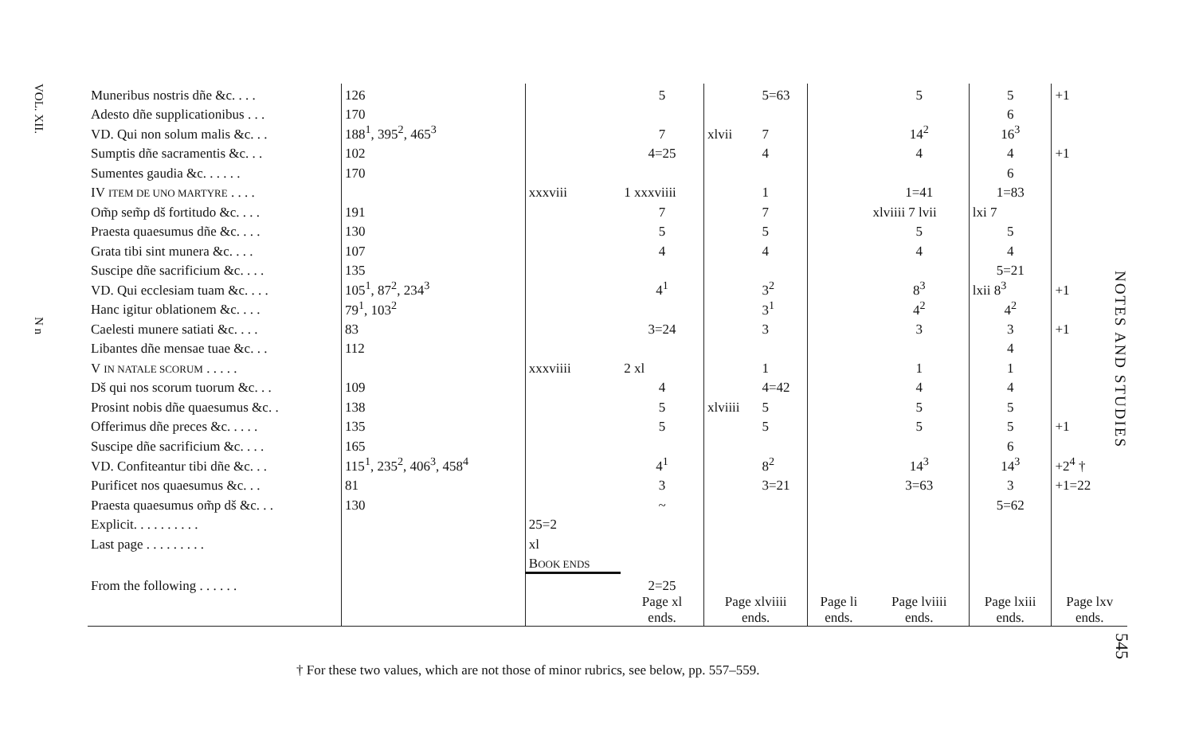VOL. XII.
N n
| Muneribus nostris dñe &c. . . . | 126 | | 5 | | 5=63 | | 5 | 5 | +1 |
| Adesto dñe supplicationibus . . . | 170 | | | | | | | 6 | |
| VD. Qui non solum malis &c. . . | 188<sup>1</sup>, 395<sup>2</sup>, 465<sup>3</sup> | | 7 | xlvii | 7 | | 14<sup>2</sup> | 16<sup>3</sup> | |
| Sumptis dñe sacramentis &c. . . | 102 | | 4=25 | | 4 | | 4 | 4 | +1 |
| Sumentes gaudia &c. . . . . . | 170 | | | | | | | 6 | |
| IV ITEM DE UNO MARTYRE . . . . | | xxxviii | 1 xxxviiii | | 1 | | 1=41 | 1=83 | |
| Om̃p sem̃p dš fortitudo &c. . . . | 191 | | 7 | | 7 | | xlviiii 7 lvii | lxi 7 | |
| Praesta quaesumus dñe &c. . . . | 130 | | 5 | | 5 | | 5 | 5 | |
| Grata tibi sint munera &c. . . . | 107 | | 4 | | 4 | | 4 | 4 | |
| Suscipe dñe sacrificium &c. . . . | 135 | | | | | | | 5=21 | |
| VD. Qui ecclesiam tuam &c. . . . | 105<sup>1</sup>, 87<sup>2</sup>, 234<sup>3</sup> | | 4<sup>1</sup> | | 3<sup>2</sup> | | 8<sup>3</sup> | lxii 8<sup>3</sup> | +1 |
| Hanc igitur oblationem &c. . . . | 79<sup>1</sup>, 103<sup>2</sup> | | | | 3<sup>1</sup> | | 4<sup>2</sup> | 4<sup>2</sup> | |
| Caelesti munere satiati &c. . . . | 83 | | 3=24 | | 3 | | 3 | 3 | +1 |
| Libantes dñe mensae tuae &c. . . | 112 | | | | | | | 4 | |
| V IN NATALE SCORUM . . . . . | | xxxviiii | 2 xl | | 1 | | 1 | 1 | |
| Dš qui nos scorum tuorum &c. . . | 109 | | 4 | | 4=42 | | 4 | 4 | |
| Prosint nobis dñe quaesumus &c. . | 138 | | 5 | xlviiii | 5 | | 5 | 5 | |
| Offerimus dñe preces &c. . . . . | 135 | | 5 | | 5 | | 5 | 5 | +1 |
| Suscipe dñe sacrificium &c. . . . | 165 | | | | | | | 6 | |
| VD. Confiteantur tibi dñe &c. . . | 115<sup>1</sup>, 235<sup>2</sup>, 406<sup>3</sup>, 458<sup>4</sup> | | 4<sup>1</sup> | | 8<sup>2</sup> | | 14<sup>3</sup> | 14<sup>3</sup> | +2<sup>4</sup> † |
| Purificet nos quaesumus &c. . . | 81 | | 3 | | 3=21 | | 3=63 | 3 | +1=22 |
| Praesta quaesumus om̃p dš &c. . . | 130 | | ~ | | | | | 5=62 | |
| Explicit. . . . . . . . . . | | 25=2 | | | | | | | |
| Last page . . . . . . . . . | | xl | | | | | | | |
| | | B OOK ENDS | | | | | | | |
| From the following . . . . . . | | | 2=25 | | | | | | |
| | | | Page xl ends. | Page xlviiii ends. | | Page li ends. | Page lviiii ends. | Page lxiii ends. | Page lxv ends. |
† For these two values, which are not those of minor rubrics, see below, pp. 557–559.
NOTES AND STUDIES
545